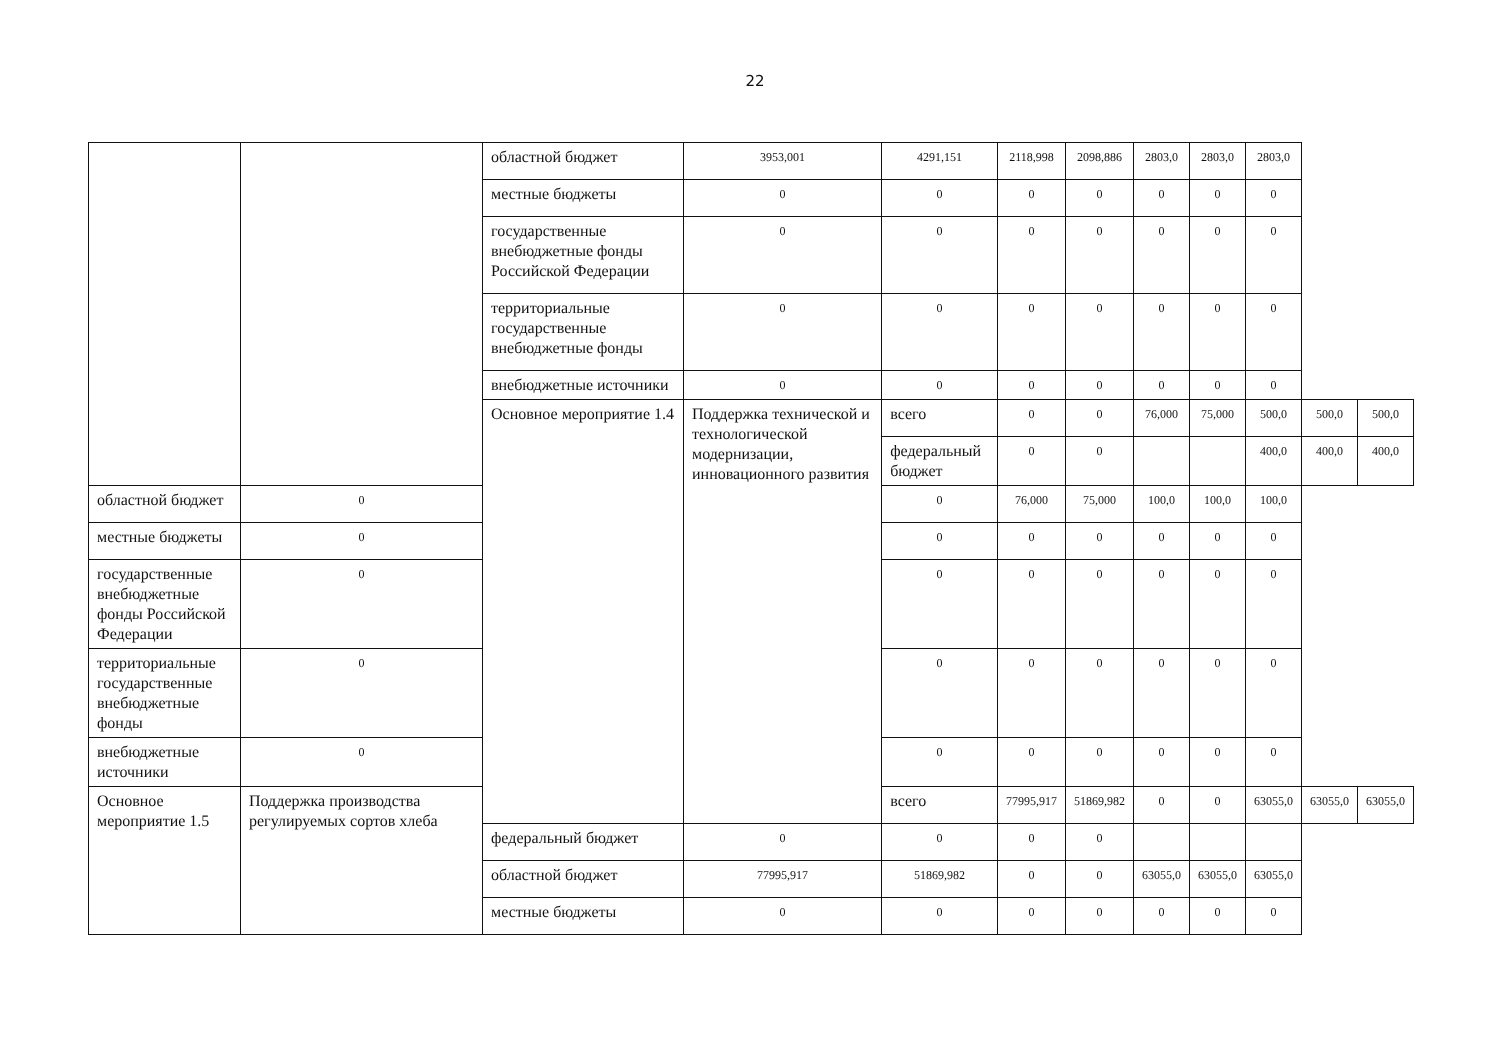22
| | | областной бюджет | 3953,001 | 4291,151 | 2118,998 | 2098,886 | 2803,0 | 2803,0 | 2803,0 | | |
| | | местные бюджеты | 0 | 0 | 0 | 0 | 0 | 0 | 0 | | |
| | | государственные внебюджетные фонды Российской Федерации | 0 | 0 | 0 | 0 | 0 | 0 | 0 | | |
| | | территориальные государственные внебюджетные фонды | 0 | 0 | 0 | 0 | 0 | 0 | 0 | | |
| | | внебюджетные источники | 0 | 0 | 0 | 0 | 0 | 0 | 0 | | |
| | | Основное мероприятие 1.4 | Поддержка технической и технологической модернизации, инновационного развития | всего | 0 | 0 | 76,000 | 75,000 | 500,0 | 500,0 | 500,0 |
| | | | | федеральный бюджет | 0 | 0 | | | 400,0 | 400,0 | 400,0 |
| областной бюджет | 0 | | | 0 | 76,000 | 75,000 | 100,0 | 100,0 | 100,0 | | |
| местные бюджеты | 0 | | | 0 | 0 | 0 | 0 | 0 | 0 | | |
| государственные внебюджетные фонды Российской Федерации | 0 | | | 0 | 0 | 0 | 0 | 0 | 0 | | |
| территориальные государственные внебюджетные фонды | 0 | | | 0 | 0 | 0 | 0 | 0 | 0 | | |
| внебюджетные источники | 0 | | | 0 | 0 | 0 | 0 | 0 | 0 | | |
| Основное мероприятие 1.5 | Поддержка производства регулируемых сортов хлеба | | | всего | 77995,917 | 51869,982 | 0 | 0 | 63055,0 | 63055,0 | 63055,0 |
| | | федеральный бюджет | 0 | 0 | 0 | 0 | | | | | |
| | | областной бюджет | 77995,917 | 51869,982 | 0 | 0 | 63055,0 | 63055,0 | 63055,0 | | |
| | | местные бюджеты | 0 | 0 | 0 | 0 | 0 | 0 | 0 | | |